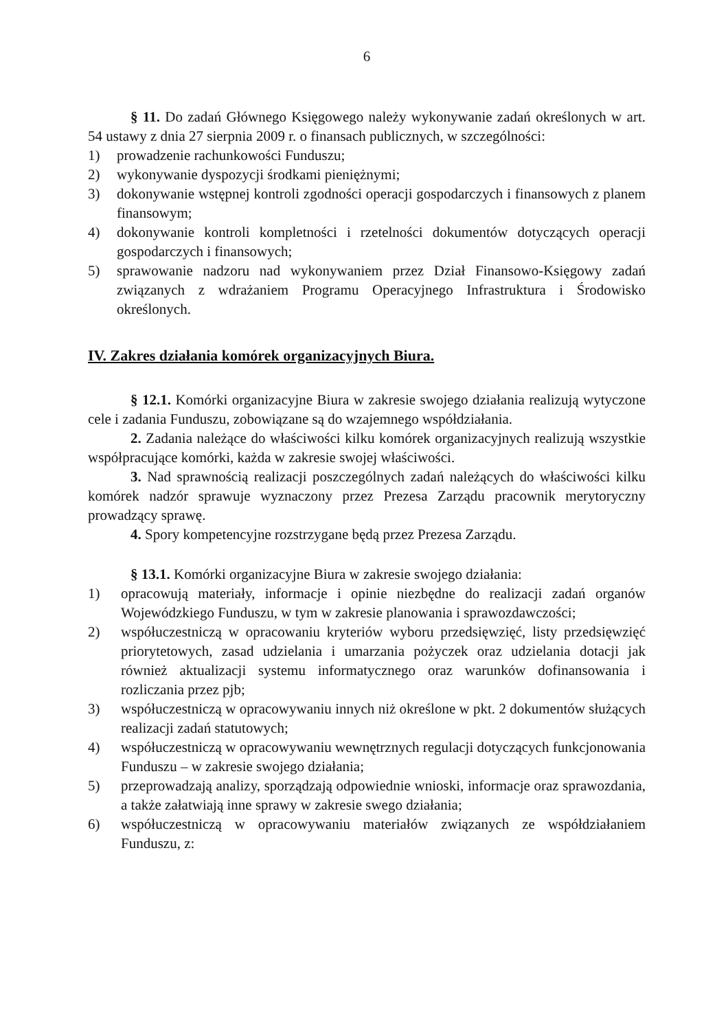6
§ 11. Do zadań Głównego Księgowego należy wykonywanie zadań określonych w art. 54 ustawy z dnia 27 sierpnia 2009 r. o finansach publicznych, w szczególności:
1) prowadzenie rachunkowości Funduszu;
2) wykonywanie dyspozycji środkami pieniężnymi;
3) dokonywanie wstępnej kontroli zgodności operacji gospodarczych i finansowych z planem finansowym;
4) dokonywanie kontroli kompletności i rzetelności dokumentów dotyczących operacji gospodarczych i finansowych;
5) sprawowanie nadzoru nad wykonywaniem przez Dział Finansowo-Księgowy zadań związanych z wdrażaniem Programu Operacyjnego Infrastruktura i Środowisko określonych.
IV. Zakres działania komórek organizacyjnych Biura.
§ 12.1. Komórki organizacyjne Biura w zakresie swojego działania realizują wytyczone cele i zadania Funduszu, zobowiązane są do wzajemnego współdziałania.
2. Zadania należące do właściwości kilku komórek organizacyjnych realizują wszystkie współpracujące komórki, każda w zakresie swojej właściwości.
3. Nad sprawnością realizacji poszczególnych zadań należących do właściwości kilku komórek nadzór sprawuje wyznaczony przez Prezesa Zarządu pracownik merytoryczny prowadzący sprawę.
4. Spory kompetencyjne rozstrzygane będą przez Prezesa Zarządu.
§ 13.1. Komórki organizacyjne Biura w zakresie swojego działania:
1) opracowują materiały, informacje i opinie niezbędne do realizacji zadań organów Wojewódzkiego Funduszu, w tym w zakresie planowania i sprawozdawczości;
2) współuczestniczą w opracowaniu kryteriów wyboru przedsięwzięć, listy przedsięwzięć priorytetowych, zasad udzielania i umarzania pożyczek oraz udzielania dotacji jak również aktualizacji systemu informatycznego oraz warunków dofinansowania i rozliczania przez pjb;
3) współuczestniczą w opracowywaniu innych niż określone w pkt. 2 dokumentów służących realizacji zadań statutowych;
4) współuczestniczą w opracowywaniu wewnętrznych regulacji dotyczących funkcjonowania Funduszu – w zakresie swojego działania;
5) przeprowadzają analizy, sporządzają odpowiednie wnioski, informacje oraz sprawozdania, a także załatwiają inne sprawy w zakresie swego działania;
6) współuczestniczą w opracowywaniu materiałów związanych ze współdziałaniem Funduszu, z: